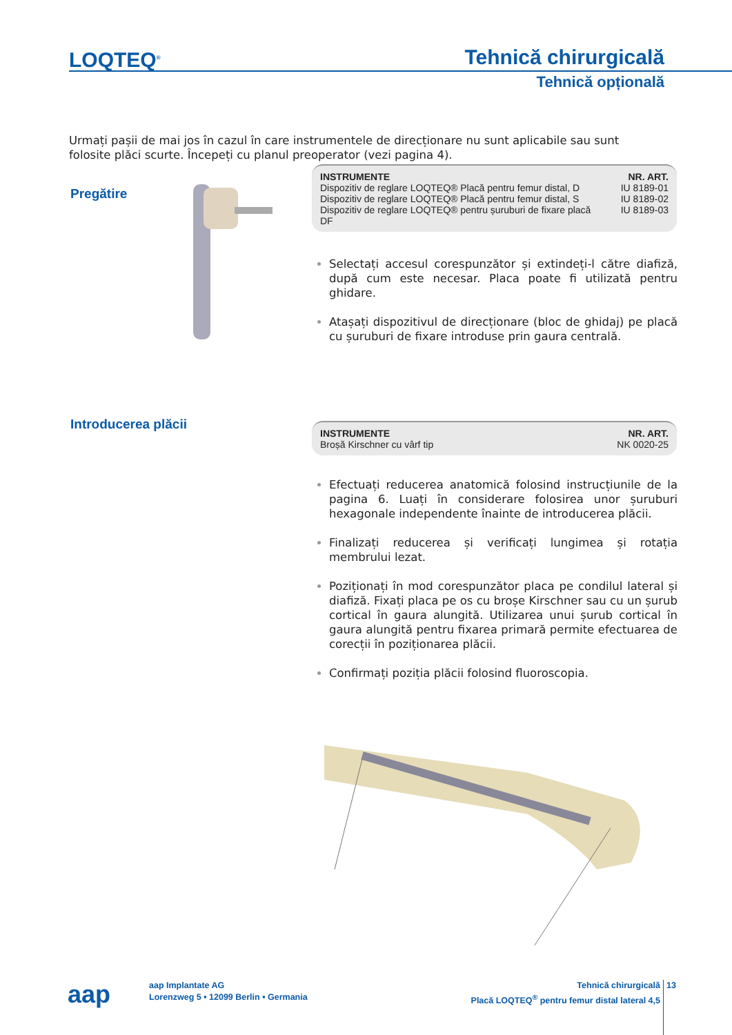LOQTEQ<sup>®</sup> Tehnică chirurgicală
Tehnică opțională
Urmați pașii de mai jos în cazul în care instrumentele de direcționare nu sunt aplicabile sau sunt folosite plăci scurte. Începeți cu planul preoperator (vezi pagina 4).
Pregătire
| INSTRUMENTE | NR. ART. |
| --- | --- |
| Dispozitiv de reglare LOQTEQ® Placă pentru femur distal, D | IU 8189-01 |
| Dispozitiv de reglare LOQTEQ® Placă pentru femur distal, S | IU 8189-02 |
| Dispozitiv de reglare LOQTEQ® pentru șuruburi de fixare placă DF | IU 8189-03 |
Selectați accesul corespunzător și extindeți-l către diafiză, după cum este necesar. Placa poate fi utilizată pentru ghidare.
Atașați dispozitivul de direcționare (bloc de ghidaj) pe placă cu șuruburi de fixare introduse prin gaura centrală.
Introducerea plăcii
| INSTRUMENTE | NR. ART. |
| --- | --- |
| Broșă Kirschner cu vârf tip | NK 0020-25 |
Efectuați reducerea anatomică folosind instrucțiunile de la pagina 6. Luați în considerare folosirea unor șuruburi hexagonale independente înainte de introducerea plăcii.
Finalizați reducerea și verificați lungimea și rotația membrului lezat.
Poziționați în mod corespunzător placa pe condilul lateral și diafiză. Fixați placa pe os cu broșe Kirschner sau cu un șurub cortical în gaura alungită. Utilizarea unui șurub cortical în gaura alungită pentru fixarea primară permite efectuarea de corecții în poziționarea plăcii.
Confirmați poziția plăcii folosind fluoroscopia.
aap
aap Implantate AG
Lorenzweg 5 • 12099 Berlin • Germania
Tehnică chirurgicală
Placă LOQTEQ<sup>®</sup> pentru femur distal lateral 4,5
13